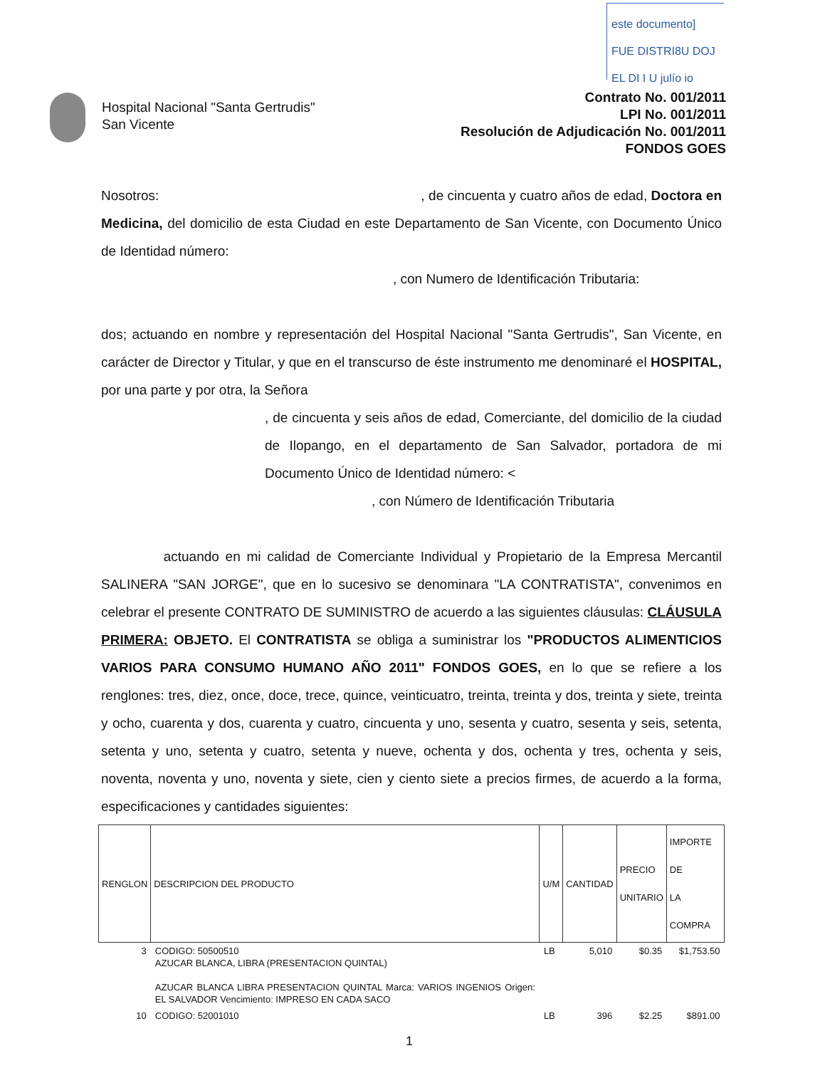este documento]
FUE DISTRI8U DOJ
EL DI I U julío io
Hospital Nacional "Santa Gertrudis"
San Vicente
Contrato No. 001/2011
LPI No. 001/2011
Resolución de Adjudicación No. 001/2011
FONDOS GOES
Nosotros: , de cincuenta y cuatro años de edad, Doctora en Medicina, del domicilio de esta Ciudad en este Departamento de San Vicente, con Documento Único de Identidad número:
, con Numero de Identificación Tributaria:
dos; actuando en nombre y representación del Hospital Nacional "Santa Gertrudis", San Vicente, en carácter de Director y Titular, y que en el transcurso de éste instrumento me denominaré el HOSPITAL, por una parte y por otra, la Señora
, de cincuenta y seis años de edad, Comerciante, del domicilio de la ciudad de Ilopango, en el departamento de San Salvador, portadora de mi Documento Único de Identidad número: <
, con Número de Identificación Tributaria
actuando en mi calidad de Comerciante Individual y Propietario de la Empresa Mercantil SALINERA "SAN JORGE", que en lo sucesivo se denominara "LA CONTRATISTA", convenimos en celebrar el presente CONTRATO DE SUMINISTRO de acuerdo a las siguientes cláusulas: CLÁUSULA PRIMERA: OBJETO. El CONTRATISTA se obliga a suministrar los "PRODUCTOS ALIMENTICIOS VARIOS PARA CONSUMO HUMANO AÑO 2011" FONDOS GOES, en lo que se refiere a los renglones: tres, diez, once, doce, trece, quince, veinticuatro, treinta, treinta y dos, treinta y siete, treinta y ocho, cuarenta y dos, cuarenta y cuatro, cincuenta y uno, sesenta y cuatro, sesenta y seis, setenta, setenta y uno, setenta y cuatro, setenta y nueve, ochenta y dos, ochenta y tres, ochenta y seis, noventa, noventa y uno, noventa y siete, cien y ciento siete a precios firmes, de acuerdo a la forma, especificaciones y cantidades siguientes:
| RENGLON | DESCRIPCION DEL PRODUCTO | U/M | CANTIDAD | PRECIO UNITARIO | IMPORTE DE LA COMPRA |
| --- | --- | --- | --- | --- | --- |
| 3 | CODIGO: 50500510 AZUCAR BLANCA, LIBRA (PRESENTACION QUINTAL) AZUCAR BLANCA LIBRA PRESENTACION QUINTAL Marca: VARIOS INGENIOS Origen: EL SALVADOR Vencimiento: IMPRESO EN CADA SACO | LB | 5,010 | $0.35 | $1,753.50 |
| 10 | CODIGO: 52001010 | LB | 396 | $2.25 | $891.00 |
1